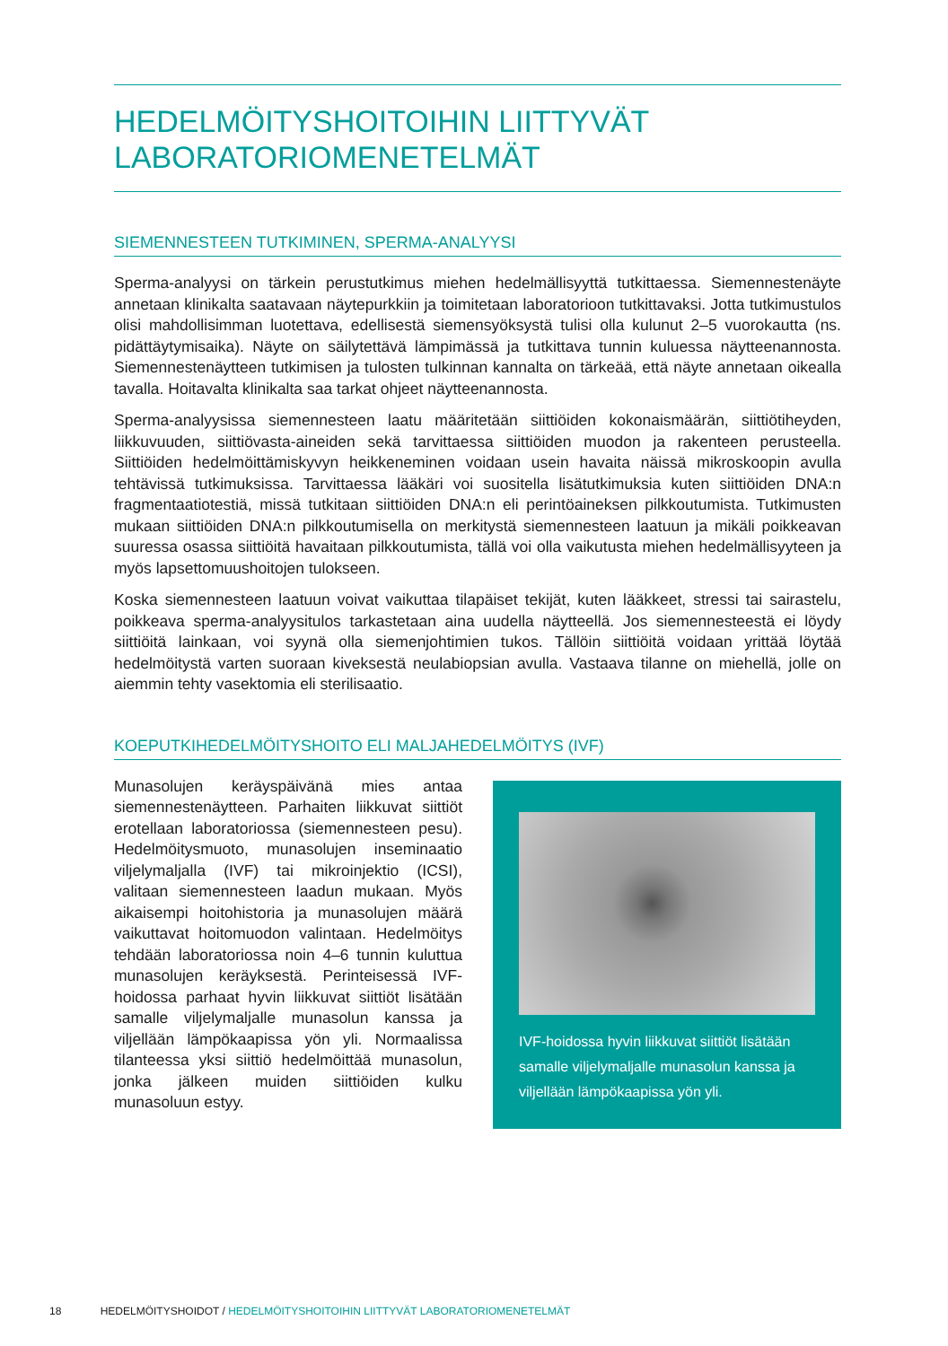HEDELMÖITYSHOITOIHIN LIITTYVÄT
LABORATORIOMENETELMÄT
SIEMENNESTEEN TUTKIMINEN, SPERMA-ANALYYSI
Sperma-analyysi on tärkein perustutkimus miehen hedelmällisyyttä tutkittaessa. Siemennestenäyte annetaan klinikalta saatavaan näytepurkkiin ja toimitetaan laboratorioon tutkittavaksi. Jotta tutkimustulos olisi mahdollisimman luotettava, edellisestä siemensyöksystä tulisi olla kulunut 2–5 vuorokautta (ns. pidättäytymisaika). Näyte on säilytettävä lämpimässä ja tutkittava tunnin kuluessa näytteenannosta. Siemennestenäytteen tutkimisen ja tulosten tulkinnan kannalta on tärkeää, että näyte annetaan oikealla tavalla. Hoitavalta klinikalta saa tarkat ohjeet näytteenannosta.
Sperma-analyysissa siemennesteen laatu määritetään siittiöiden kokonaismäärän, siittiötiheyden, liikkuvuuden, siittiövasta-aineiden sekä tarvittaessa siittiöiden muodon ja rakenteen perusteella. Siittiöiden hedelmöittämiskyvyn heikkeneminen voidaan usein havaita näissä mikroskoopin avulla tehtävissä tutkimuksissa. Tarvittaessa lääkäri voi suositella lisätutkimuksia kuten siittiöiden DNA:n fragmentaatiotestiä, missä tutkitaan siittiöiden DNA:n eli perintöaineksen pilkkoutumista. Tutkimusten mukaan siittiöiden DNA:n pilkkoutumisella on merkitystä siemennesteen laatuun ja mikäli poikkeavan suuressa osassa siittiöitä havaitaan pilkkoutumista, tällä voi olla vaikutusta miehen hedelmällisyyteen ja myös lapsettomuushoitojen tulokseen.
Koska siemennesteen laatuun voivat vaikuttaa tilapäiset tekijät, kuten lääkkeet, stressi tai sairastelu, poikkeava sperma-analyysitulos tarkastetaan aina uudella näytteellä. Jos siemennesteestä ei löydy siittiöitä lainkaan, voi syynä olla siemenjohtimien tukos. Tällöin siittiöitä voidaan yrittää löytää hedelmöitystä varten suoraan kiveksestä neulabiopsian avulla. Vastaava tilanne on miehellä, jolle on aiemmin tehty vasektomia eli sterilisaatio.
KOEPUTKIHEDELMÖITYSHOITO ELI MALJAHEDELMÖITYS (IVF)
Munasolujen keräyspäivänä mies antaa siemennestenäytteen. Parhaiten liikkuvat siittiöt erotellaan laboratoriossa (siemennesteen pesu). Hedelmöitysmuoto, munasolujen inseminaatio viljelymaljalla (IVF) tai mikroinjektio (ICSI), valitaan siemennesteen laadun mukaan. Myös aikaisempi hoitohistoria ja munasolujen määrä vaikuttavat hoitomuodon valintaan. Hedelmöitys tehdään laboratoriossa noin 4–6 tunnin kuluttua munasolujen keräyksestä. Perinteisessä IVF-hoidossa parhaat hyvin liikkuvat siittiöt lisätään samalle viljelymaljalle munasolun kanssa ja viljellään lämpökaapissa yön yli. Normaalissa tilanteessa yksi siittiö hedelmöittää munasolun, jonka jälkeen muiden siittiöiden kulku munasoluun estyy.
IVF-hoidossa hyvin liikkuvat siittiöt lisätään samalle viljelymaljalle munasolun kanssa ja viljellään lämpökaapissa yön yli.
18 HEDELMÖITYSHOIDOT / HEDELMÖITYSHOITOIHIN LIITTYVÄT LABORATORIOMENETELMÄT